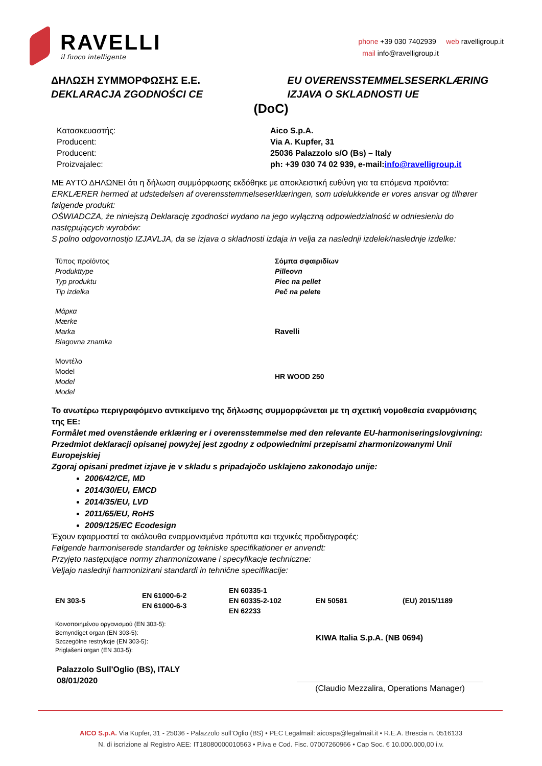RAVELLI
il fuoco intelligente
phone +39 030 7402939 web ravelligroup.it
mail info@ravelligroup.it
ΔΗΛΩΣΗ ΣΥΜΜΟΡΦΩΣΗΣ Ε.Ε.
DEKLARACJA ZGODNOŚCI CE
EU OVERENSSTEMMELSESERKLÆRING
IZJAVA O SKLADNOSTI UE
(DoC)
| Κατασκευαστής: Producent: Producent: Proizvajalec: | Aico S.p.A. Via A. Kupfer, 31 25036 Palazzolo s/O (Bs) – Italy ph: +39 030 74 02 939, e-mail: info@ravelligroup.it |
ΜΕ ΑΥΤΌ ΔΗΛΏΝΕΙ ότι η δήλωση συμμόρφωσης εκδόθηκε με αποκλειστική ευθύνη για τα επόμενα προϊόντα:
ERKLÆRER hermed at udstedelsen af overensstemmelseserklæringen, som udelukkende er vores ansvar og tilhører følgende produkt:
OŚWIADCZA, że niniejszą Deklarację zgodności wydano na jego wyłączną odpowiedzialność w odniesieniu do następujących wyrobów:
S polno odgovornostjo IZJAVLJA, da se izjava o skladnosti izdaja in velja za naslednji izdelek/naslednje izdelke:
| Τύπος προϊόντος Produkttype Typ produktu Tip izdelka | Σόμπα σφαιριδίων Pilleovn Piec na pellet Peč na pelete |
| Μάρκα Mærke Marka Blagovna znamka | Ravelli |
| Μοντέλο Model Model Model | HR WOOD 250 |
Το ανωτέρω περιγραφόμενο αντικείμενο της δήλωσης συμμορφώνεται με τη σχετική νομοθεσία εναρμόνισης της ΕΕ:
Formålet med ovenstående erklæring er i overensstemmelse med den relevante EU-harmoniseringslovgivning:
Przedmiot deklaracji opisanej powyżej jest zgodny z odpowiednimi przepisami zharmonizowanymi Unii Europejskiej
Zgoraj opisani predmet izjave je v skladu s pripadajočo usklajeno zakonodajo unije:
2006/42/CE, MD
2014/30/EU, EMCD
2014/35/EU, LVD
2011/65/EU, RoHS
2009/125/EC Ecodesign
Έχουν εφαρμοστεί τα ακόλουθα εναρμονισμένα πρότυπα και τεχνικές προδιαγραφές:
Følgende harmoniserede standarder og tekniske specifikationer er anvendt:
Przyjęto następujące normy zharmonizowane i specyfikacje techniczne:
Veljajo naslednji harmonizirani standardi in tehnične specifikacije:
| EN 303-5 | EN 61000-6-2 EN 61000-6-3 | EN 60335-1 EN 60335-2-102 EN 62233 | EN 50581 | (EU) 2015/1189 |
| Κοινοποιημένου οργανισμού (EN 303-5): Bemyndiget organ (EN 303-5): Szczególne restrykcje (EN 303-5): Priglašeni organ (EN 303-5): | KIWA Italia S.p.A. (NB 0694) |
| Palazzolo Sull'Oglio (BS), ITALY 08/01/2020 | (Claudio Mezzalira, Operations Manager) |
AICO S.p.A. Via Kupfer, 31 - 25036 - Palazzolo sull’Oglio (BS) • PEC Legalmail: aicospa@legalmail.it • R.E.A. Brescia n. 0516133
N. di iscrizione al Registro AEE: IT18080000010563 • P.iva e Cod. Fisc. 07007260966 • Cap Soc. € 10.000.000,00 i.v.